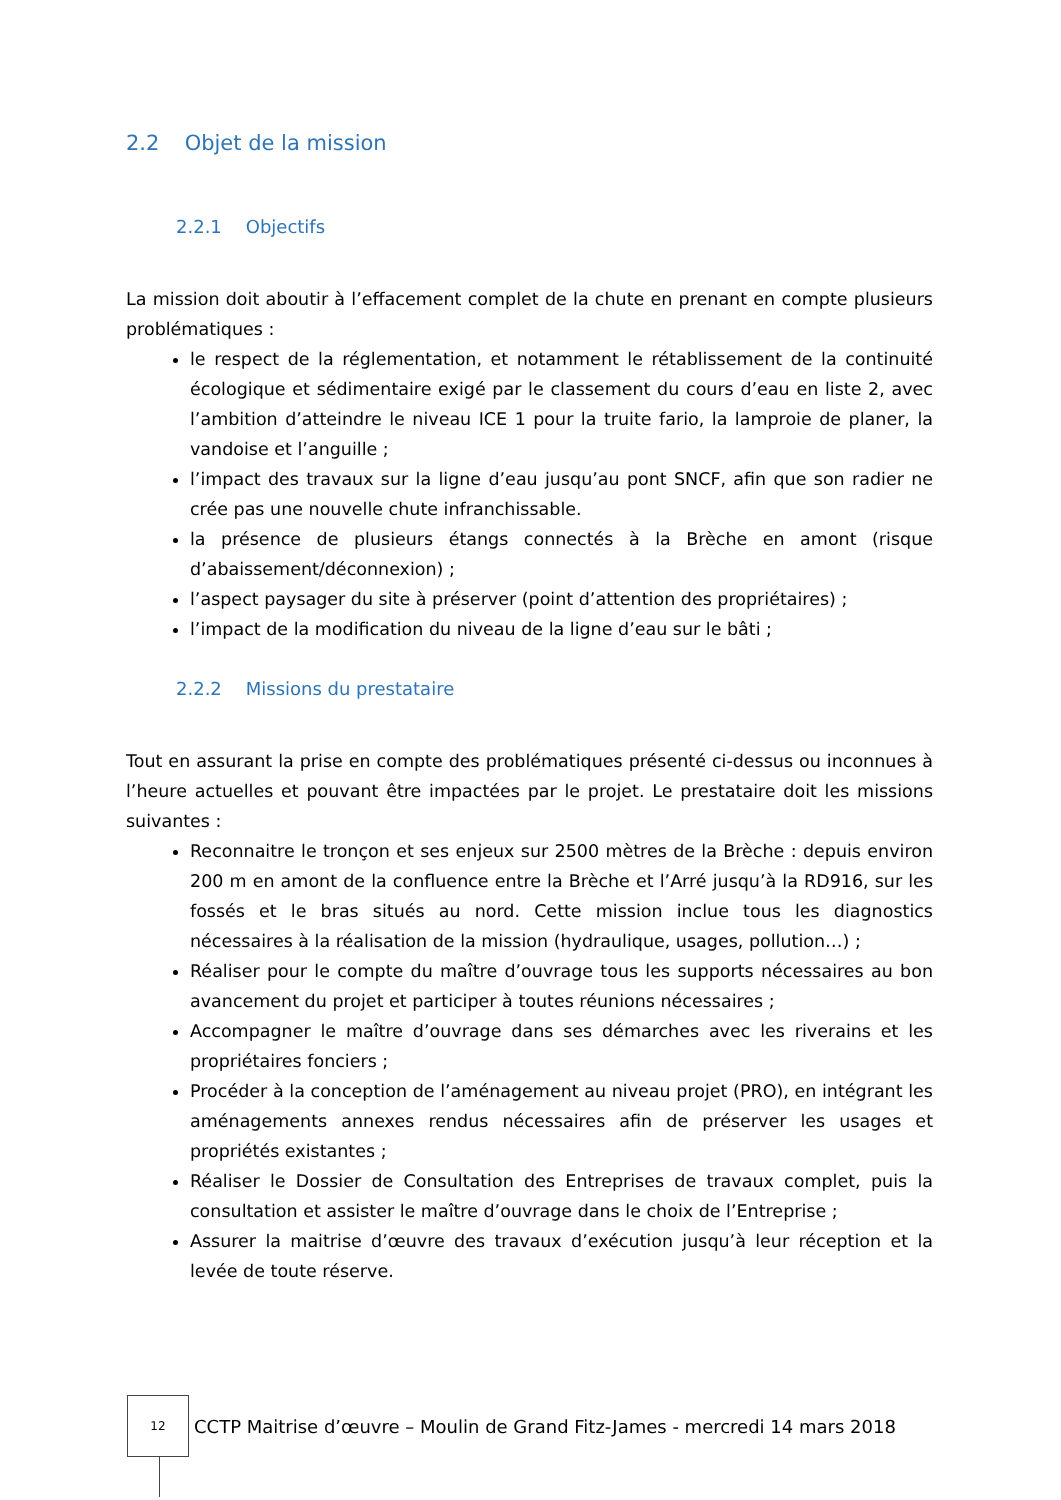2.2 Objet de la mission
2.2.1 Objectifs
La mission doit aboutir à l’effacement complet de la chute en prenant en compte plusieurs problématiques :
le respect de la réglementation, et notamment le rétablissement de la continuité écologique et sédimentaire exigé par le classement du cours d’eau en liste 2, avec l’ambition d’atteindre le niveau ICE 1 pour la truite fario, la lamproie de planer, la vandoise et l’anguille ;
l’impact des travaux sur la ligne d’eau jusqu’au pont SNCF, afin que son radier ne crée pas une nouvelle chute infranchissable.
la présence de plusieurs étangs connectés à la Brèche en amont (risque d’abaissement/déconnexion) ;
l’aspect paysager du site à préserver (point d’attention des propriétaires) ;
l’impact de la modification du niveau de la ligne d’eau sur le bâti ;
2.2.2 Missions du prestataire
Tout en assurant la prise en compte des problématiques présenté ci-dessus ou inconnues à l’heure actuelles et pouvant être impactées par le projet. Le prestataire doit les missions suivantes :
Reconnaitre le tronçon et ses enjeux sur 2500 mètres de la Brèche : depuis environ 200 m en amont de la confluence entre la Brèche et l’Arré jusqu’à la RD916, sur les fossés et le bras situés au nord. Cette mission inclue tous les diagnostics nécessaires à la réalisation de la mission (hydraulique, usages, pollution…) ;
Réaliser pour le compte du maître d’ouvrage tous les supports nécessaires au bon avancement du projet et participer à toutes réunions nécessaires ;
Accompagner le maître d’ouvrage dans ses démarches avec les riverains et les propriétaires fonciers ;
Procéder à la conception de l’aménagement au niveau projet (PRO), en intégrant les aménagements annexes rendus nécessaires afin de préserver les usages et propriétés existantes ;
Réaliser le Dossier de Consultation des Entreprises de travaux complet, puis la consultation et assister le maître d’ouvrage dans le choix de l’Entreprise ;
Assurer la maitrise d’œuvre des travaux d’exécution jusqu’à leur réception et la levée de toute réserve.
12
CCTP Maitrise d’œuvre – Moulin de Grand Fitz-James - mercredi 14 mars 2018